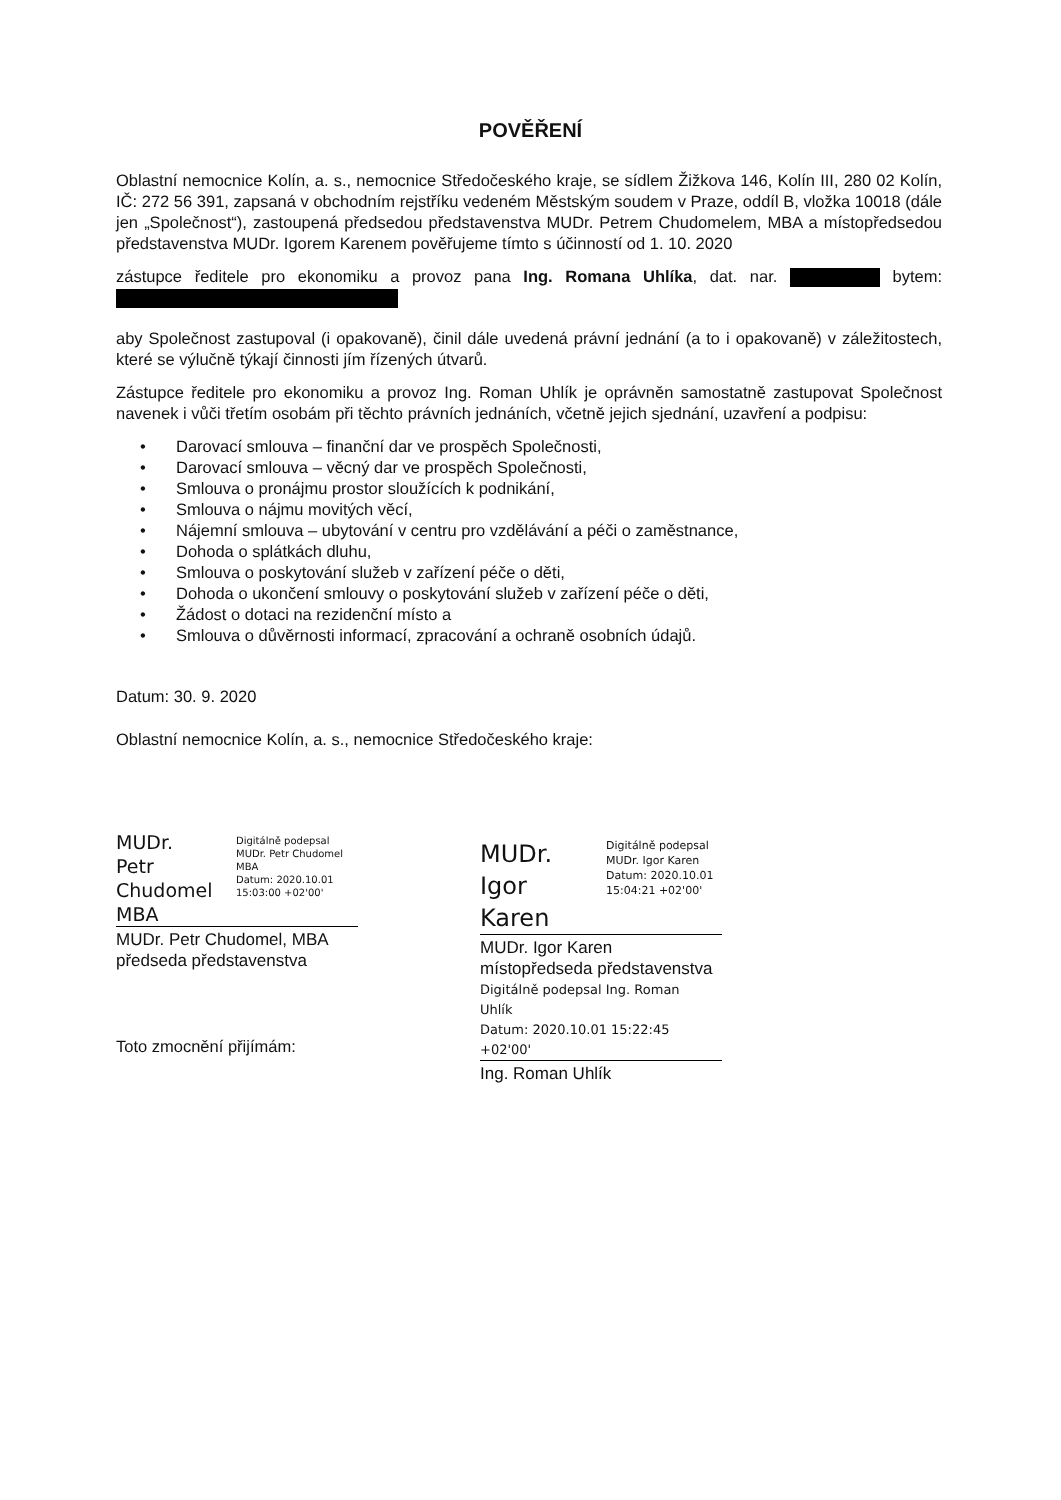POVĚŘENÍ
Oblastní nemocnice Kolín, a. s., nemocnice Středočeského kraje, se sídlem Žižkova 146, Kolín III, 280 02 Kolín, IČ: 272 56 391, zapsaná v obchodním rejstříku vedeném Městským soudem v Praze, oddíl B, vložka 10018 (dále jen „Společnost“), zastoupená předsedou představenstva MUDr. Petrem Chudomelem, MBA a místopředsedou představenstva MUDr. Igorem Karenem pověřujeme tímto s účinností od 1. 10. 2020
zástupce ředitele pro ekonomiku a provoz pana Ing. Romana Uhlíka, dat. nar. bytem:
aby Společnost zastupoval (i opakovaně), činil dále uvedená právní jednání (a to i opakovaně) v záležitostech, které se výlučně týkají činnosti jím řízených útvarů.
Zástupce ředitele pro ekonomiku a provoz Ing. Roman Uhlík je oprávněn samostatně zastupovat Společnost navenek i vůči třetím osobám při těchto právních jednáních, včetně jejich sjednání, uzavření a podpisu:
• Darovací smlouva – finanční dar ve prospěch Společnosti,
• Darovací smlouva – věcný dar ve prospěch Společnosti,
• Smlouva o pronájmu prostor sloužících k podnikání,
• Smlouva o nájmu movitých věcí,
• Nájemní smlouva – ubytování v centru pro vzdělávání a péči o zaměstnance,
• Dohoda o splátkách dluhu,
• Smlouva o poskytování služeb v zařízení péče o děti,
• Dohoda o ukončení smlouvy o poskytování služeb v zařízení péče o děti,
• Žádost o dotaci na rezidenční místo a
• Smlouva o důvěrnosti informací, zpracování a ochraně osobních údajů.
Datum: 30. 9. 2020
Oblastní nemocnice Kolín, a. s., nemocnice Středočeského kraje:
MUDr. Petr Chudomel MBA
Digitálně podepsal
MUDr. Petr Chudomel
MBA
Datum: 2020.10.01
15:03:00 +02'00'
MUDr. Petr Chudomel, MBA
předseda představenstva
MUDr. Igor Karen
Digitálně podepsal
MUDr. Igor Karen
Datum: 2020.10.01
15:04:21 +02'00'
MUDr. Igor Karen
místopředseda představenstva
Digitálně podepsal Ing. Roman Uhlík
Datum: 2020.10.01 15:22:45 +02'00'
Ing. Roman Uhlík
Toto zmocnění přijímám: